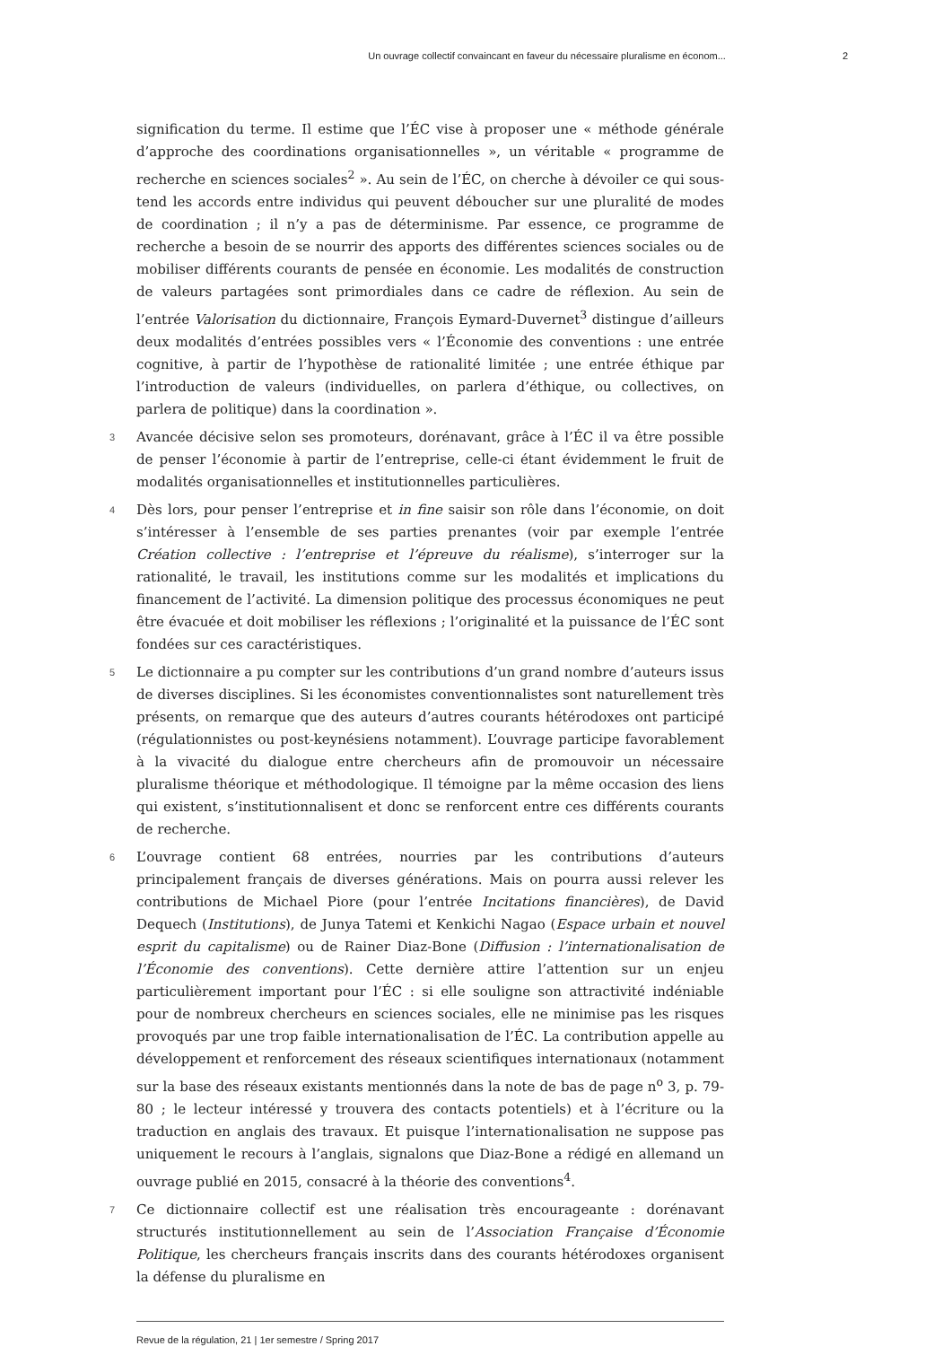Un ouvrage collectif convaincant en faveur du nécessaire pluralisme en économ... 2
signification du terme. Il estime que l’ÉC vise à proposer une « méthode générale d’approche des coordinations organisationnelles », un véritable « programme de recherche en sciences sociales<sup>2</sup> ». Au sein de l’ÉC, on cherche à dévoiler ce qui sous-tend les accords entre individus qui peuvent déboucher sur une pluralité de modes de coordination ; il n’y a pas de déterminisme. Par essence, ce programme de recherche a besoin de se nourrir des apports des différentes sciences sociales ou de mobiliser différents courants de pensée en économie. Les modalités de construction de valeurs partagées sont primordiales dans ce cadre de réflexion. Au sein de l’entrée Valorisation du dictionnaire, François Eymard-Duvernet<sup>3</sup> distingue d’ailleurs deux modalités d’entrées possibles vers « l’Économie des conventions : une entrée cognitive, à partir de l’hypothèse de rationalité limitée ; une entrée éthique par l’introduction de valeurs (individuelles, on parlera d’éthique, ou collectives, on parlera de politique) dans la coordination ».
3 Avancée décisive selon ses promoteurs, dorénavant, grâce à l’ÉC il va être possible de penser l’économie à partir de l’entreprise, celle-ci étant évidemment le fruit de modalités organisationnelles et institutionnelles particulières.
4 Dès lors, pour penser l’entreprise et in fine saisir son rôle dans l’économie, on doit s’intéresser à l’ensemble de ses parties prenantes (voir par exemple l’entrée Création collective : l’entreprise et l’épreuve du réalisme), s’interroger sur la rationalité, le travail, les institutions comme sur les modalités et implications du financement de l’activité. La dimension politique des processus économiques ne peut être évacuée et doit mobiliser les réflexions ; l’originalité et la puissance de l’ÉC sont fondées sur ces caractéristiques.
5 Le dictionnaire a pu compter sur les contributions d’un grand nombre d’auteurs issus de diverses disciplines. Si les économistes conventionnalistes sont naturellement très présents, on remarque que des auteurs d’autres courants hétérodoxes ont participé (régulationnistes ou post-keynésiens notamment). L’ouvrage participe favorablement à la vivacité du dialogue entre chercheurs afin de promouvoir un nécessaire pluralisme théorique et méthodologique. Il témoigne par la même occasion des liens qui existent, s’institutionnalisent et donc se renforcent entre ces différents courants de recherche.
6 L’ouvrage contient 68 entrées, nourries par les contributions d’auteurs principalement français de diverses générations. Mais on pourra aussi relever les contributions de Michael Piore (pour l’entrée Incitations financières), de David Dequech (Institutions), de Junya Tatemi et Kenkichi Nagao (Espace urbain et nouvel esprit du capitalisme) ou de Rainer Diaz-Bone (Diffusion : l’internationalisation de l’Économie des conventions). Cette dernière attire l’attention sur un enjeu particulièrement important pour l’ÉC : si elle souligne son attractivité indéniable pour de nombreux chercheurs en sciences sociales, elle ne minimise pas les risques provoqués par une trop faible internationalisation de l’ÉC. La contribution appelle au développement et renforcement des réseaux scientifiques internationaux (notamment sur la base des réseaux existants mentionnés dans la note de bas de page n<sup>o</sup> 3, p. 79-80 ; le lecteur intéressé y trouvera des contacts potentiels) et à l’écriture ou la traduction en anglais des travaux. Et puisque l’internationalisation ne suppose pas uniquement le recours à l’anglais, signalons que Diaz-Bone a rédigé en allemand un ouvrage publié en 2015, consacré à la théorie des conventions<sup>4</sup>.
7 Ce dictionnaire collectif est une réalisation très encourageante : dorénavant structurés institutionnellement au sein de l’Association Française d’Économie Politique, les chercheurs français inscrits dans des courants hétérodoxes organisent la défense du pluralisme en
Revue de la régulation, 21 | 1er semestre / Spring 2017